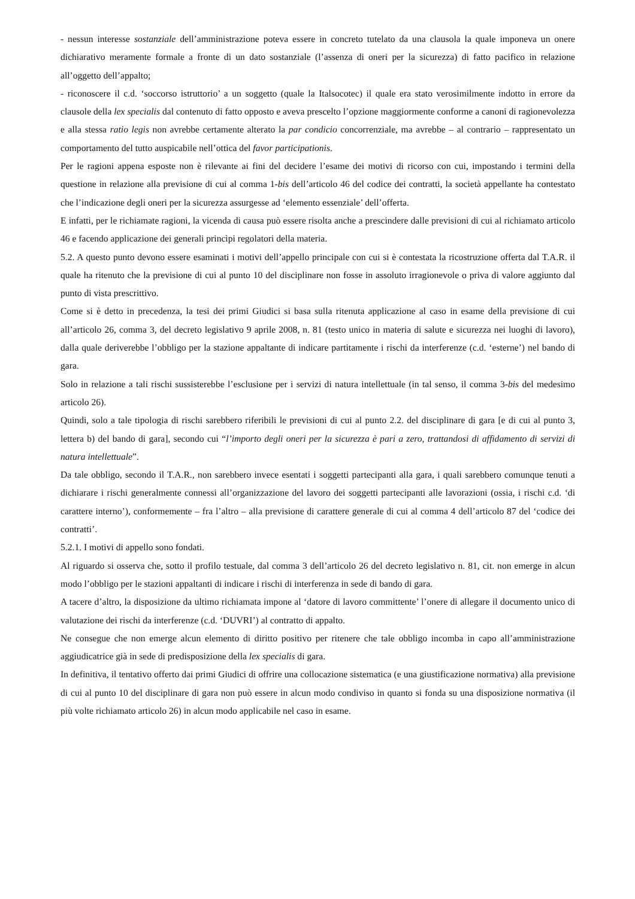- nessun interesse sostanziale dell’amministrazione poteva essere in concreto tutelato da una clausola la quale imponeva un onere dichiarativo meramente formale a fronte di un dato sostanziale (l’assenza di oneri per la sicurezza) di fatto pacifico in relazione all’oggetto dell’appalto;
- riconoscere il c.d. ‘soccorso istruttorio’ a un soggetto (quale la Italsocotec) il quale era stato verosimilmente indotto in errore da clausole della lex specialis dal contenuto di fatto opposto e aveva prescelto l’opzione maggiormente conforme a canoni di ragionevolezza e alla stessa ratio legis non avrebbe certamente alterato la par condicio concorrenziale, ma avrebbe – al contrario – rappresentato un comportamento del tutto auspicabile nell’ottica del favor participationis.
Per le ragioni appena esposte non è rilevante ai fini del decidere l’esame dei motivi di ricorso con cui, impostando i termini della questione in relazione alla previsione di cui al comma 1-bis dell’articolo 46 del codice dei contratti, la società appellante ha contestato che l’indicazione degli oneri per la sicurezza assurgesse ad ‘elemento essenziale’ dell’offerta.
E infatti, per le richiamate ragioni, la vicenda di causa può essere risolta anche a prescindere dalle previsioni di cui al richiamato articolo 46 e facendo applicazione dei generali princìpi regolatori della materia.
5.2. A questo punto devono essere esaminati i motivi dell’appello principale con cui si è contestata la ricostruzione offerta dal T.A.R. il quale ha ritenuto che la previsione di cui al punto 10 del disciplinare non fosse in assoluto irragionevole o priva di valore aggiunto dal punto di vista prescrittivo.
Come si è detto in precedenza, la tesi dei primi Giudici si basa sulla ritenuta applicazione al caso in esame della previsione di cui all’articolo 26, comma 3, del decreto legislativo 9 aprile 2008, n. 81 (testo unico in materia di salute e sicurezza nei luoghi di lavoro), dalla quale deriverebbe l’obbligo per la stazione appaltante di indicare partitamente i rischi da interferenze (c.d. ‘esterne’) nel bando di gara.
Solo in relazione a tali rischi sussisterebbe l’esclusione per i servizi di natura intellettuale (in tal senso, il comma 3-bis del medesimo articolo 26).
Quindi, solo a tale tipologia di rischi sarebbero riferibili le previsioni di cui al punto 2.2. del disciplinare di gara [e di cui al punto 3, lettera b) del bando di gara], secondo cui “l’importo degli oneri per la sicurezza è pari a zero, trattandosi di affidamento di servizi di natura intellettuale”.
Da tale obbligo, secondo il T.A.R., non sarebbero invece esentati i soggetti partecipanti alla gara, i quali sarebbero comunque tenuti a dichiarare i rischi generalmente connessi all’organizzazione del lavoro dei soggetti partecipanti alle lavorazioni (ossia, i rischi c.d. ‘di carattere interno’), conformemente – fra l’altro – alla previsione di carattere generale di cui al comma 4 dell’articolo 87 del ‘codice dei contratti’.
5.2.1. I motivi di appello sono fondati.
Al riguardo si osserva che, sotto il profilo testuale, dal comma 3 dell’articolo 26 del decreto legislativo n. 81, cit. non emerge in alcun modo l’obbligo per le stazioni appaltanti di indicare i rischi di interferenza in sede di bando di gara.
A tacere d’altro, la disposizione da ultimo richiamata impone al ‘datore di lavoro committente’ l’onere di allegare il documento unico di valutazione dei rischi da interferenze (c.d. ‘DUVRI’) al contratto di appalto.
Ne consegue che non emerge alcun elemento di diritto positivo per ritenere che tale obbligo incomba in capo all’amministrazione aggiudicatrice già in sede di predisposizione della lex specialis di gara.
In definitiva, il tentativo offerto dai primi Giudici di offrire una collocazione sistematica (e una giustificazione normativa) alla previsione di cui al punto 10 del disciplinare di gara non può essere in alcun modo condiviso in quanto si fonda su una disposizione normativa (il più volte richiamato articolo 26) in alcun modo applicabile nel caso in esame.